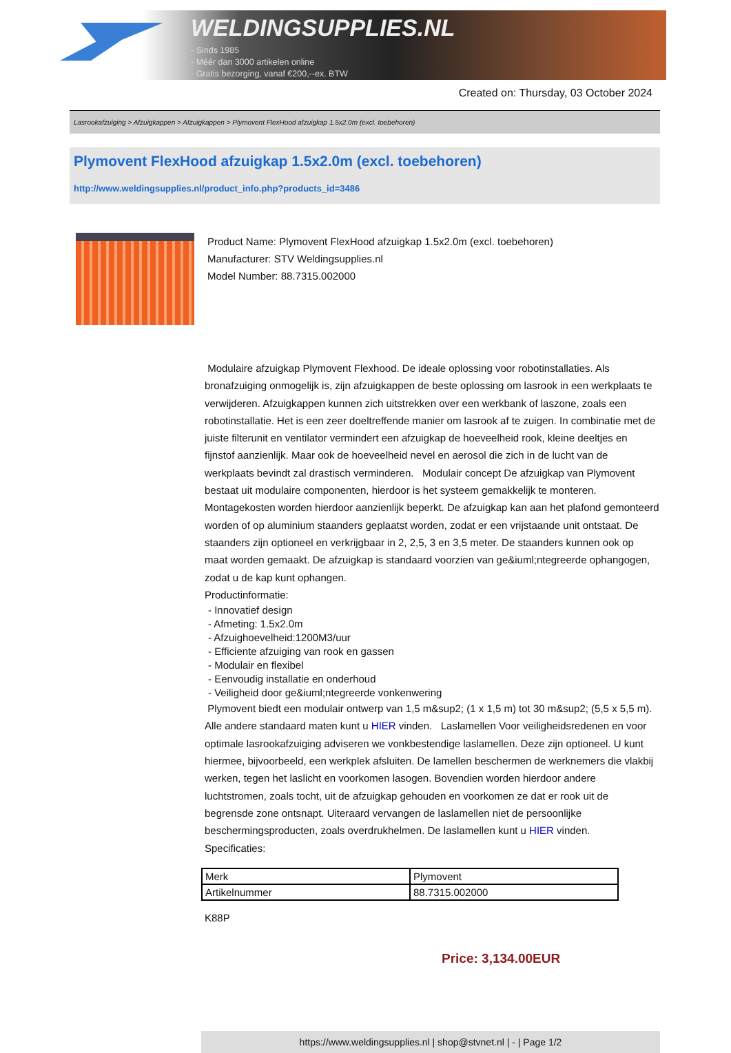WELDINGSUPPLIES.NL
- Sinds 1985
- Méér dan 3000 artikelen online
- Gratis bezorging, vanaf €200,--ex. BTW
Created on: Thursday, 03 October 2024
Lasrookafzuiging > Afzuigkappen > Afzuigkappen > Plymovent FlexHood afzuigkap 1.5x2.0m (excl. toebehoren)
Plymovent FlexHood afzuigkap 1.5x2.0m (excl. toebehoren)
http://www.weldingsupplies.nl/product_info.php?products_id=3486
Product Name: Plymovent FlexHood afzuigkap 1.5x2.0m (excl. toebehoren)
Manufacturer: STV Weldingsupplies.nl
Model Number: 88.7315.002000
Modulaire afzuigkap Plymovent Flexhood. De ideale oplossing voor robotinstallaties. Als bronafzuiging onmogelijk is, zijn afzuigkappen de beste oplossing om lasrook in een werkplaats te verwijderen. Afzuigkappen kunnen zich uitstrekken over een werkbank of laszone, zoals een robotinstallatie. Het is een zeer doeltreffende manier om lasrook af te zuigen. In combinatie met de juiste filterunit en ventilator vermindert een afzuigkap de hoeveelheid rook, kleine deeltjes en fijnstof aanzienlijk. Maar ook de hoeveelheid nevel en aerosol die zich in de lucht van de werkplaats bevindt zal drastisch verminderen. Modulair concept De afzuigkap van Plymovent bestaat uit modulaire componenten, hierdoor is het systeem gemakkelijk te monteren. Montagekosten worden hierdoor aanzienlijk beperkt. De afzuigkap kan aan het plafond gemonteerd worden of op aluminium staanders geplaatst worden, zodat er een vrijstaande unit ontstaat. De staanders zijn optioneel en verkrijgbaar in 2, 2,5, 3 en 3,5 meter. De staanders kunnen ook op maat worden gemaakt. De afzuigkap is standaard voorzien van ge&iuml;ntegreerde ophangogen, zodat u de kap kunt ophangen.
Productinformatie:
- Innovatief design
- Afmeting: 1.5x2.0m
- Afzuighoevelheid:1200M3/uur
- Efficiente afzuiging van rook en gassen
- Modulair en flexibel
- Eenvoudig installatie en onderhoud
- Veiligheid door ge&iuml;ntegreerde vonkenwering
Plymovent biedt een modulair ontwerp van 1,5 m&sup2; (1 x 1,5 m) tot 30 m&sup2; (5,5 x 5,5 m). Alle andere standaard maten kunt u HIER vinden. Laslamellen Voor veiligheidsredenen en voor optimale lasrookafzuiging adviseren we vonkbestendige laslamellen. Deze zijn optioneel. U kunt hiermee, bijvoorbeeld, een werkplek afsluiten. De lamellen beschermen de werknemers die vlakbij werken, tegen het laslicht en voorkomen lasogen. Bovendien worden hierdoor andere luchtstromen, zoals tocht, uit de afzuigkap gehouden en voorkomen ze dat er rook uit de begrensde zone ontsnapt. Uiteraard vervangen de laslamellen niet de persoonlijke beschermingsproducten, zoals overdrukhelmen. De laslamellen kunt u HIER vinden. Specificaties:
| Merk | Plymovent |
| Artikelnummer | 88.7315.002000 |
K88P
Price: 3,134.00EUR
https://www.weldingsupplies.nl | shop@stvnet.nl | - | Page 1/2